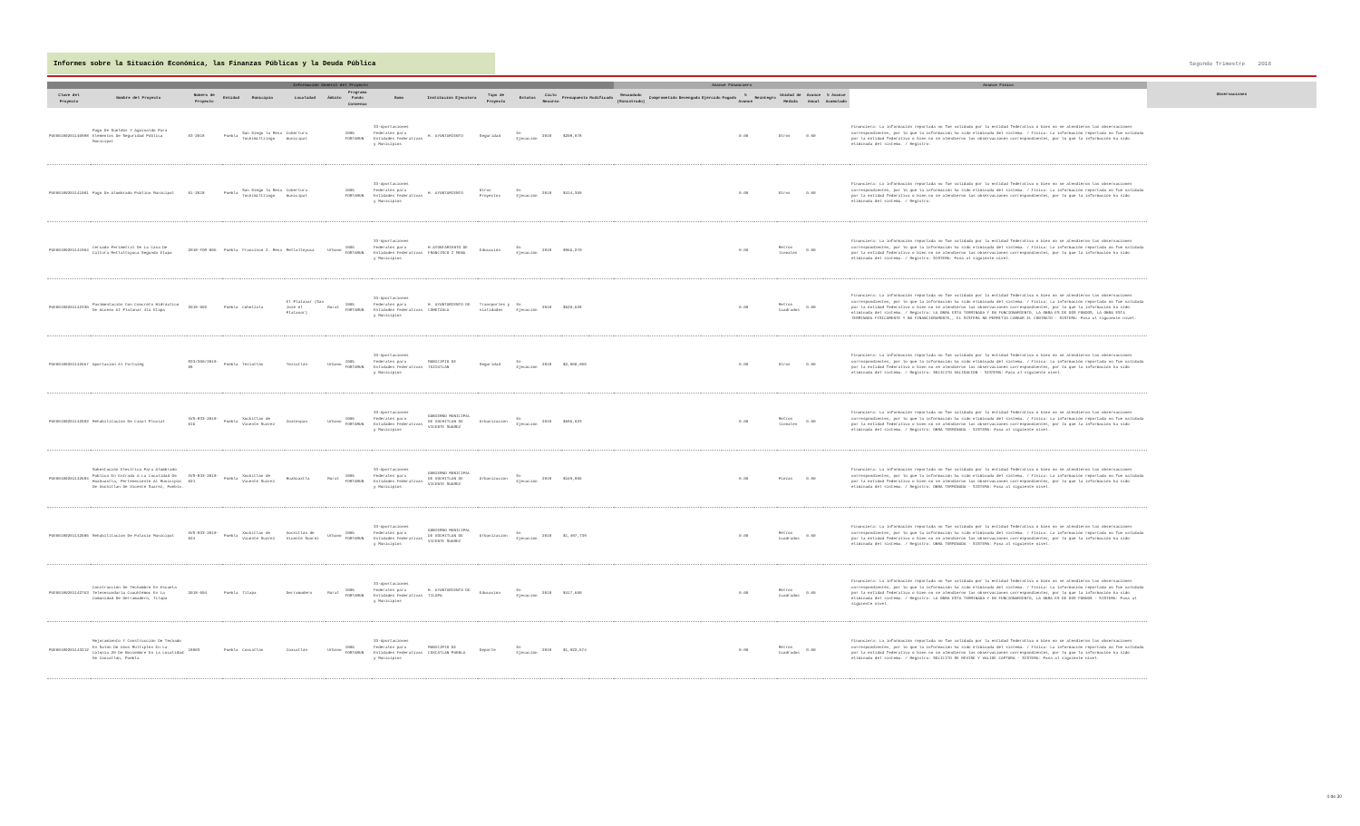Informes sobre la Situación Económica, las Finanzas Públicas y la Deuda Pública
Segundo Trimestre 2018
| Información General del Proyecto | | | | | | | | | | | | | | | Avance Financiero | | | | | | | | | | Avance Físico | Observaciones |
| --- | --- | --- | --- | --- | --- | --- | --- | --- | --- | --- | --- | --- | --- | --- | --- | --- | --- | --- | --- | --- | --- | --- | --- | --- | --- | --- |
| Clave del Proyecto | Nombre del Proyecto | Número de Proyecto | Entidad | Municipio | Localidad | Ámbito | Programa Fondo Convenio | Ramo | Institución Ejecutora | Tipo de Proyecto | Estatus | Ciclo Recurso | Presupuesto | Modificado | Recaudado (Ministrado) | Comprometido | Devengado | Ejercido | Pagado | % Avance | Reintegro | Unidad de Medida | Avance Anual | % Avance Acumulado | | |
| PUE00180201140988 | Pago De Sueldos Y Aguinaldo Para Elementos De Seguridad Pública Municipal | 03-2018 | Puebla | San Diego la Mesa Tochimiltzingo | Cobertura municipal | | I005 FORTAMUN | 33-Aportaciones Federales para Entidades Federativas y Municipios | H. AYUNTAMIENTO | Seguridad | En Ejecución | 2018 | $208,078 | | | | | | | 0.00 | | Otros | 0.00 | | Financiera: La información reportada no fue validada por la entidad federativa o bien no se atendieron las observaciones correspondientes, por lo que la información ha sido eliminada del sistema. / Física: La información reportada no fue validada por la entidad federativa o bien no se atendieron las observaciones correspondientes, por lo que la información ha sido eliminada del sistema. / Registro: | |
| PUE00180201141001 | Pago De Alumbrado Publico Municipal | 01-2018 | Puebla | San Diego la Mesa Tochimiltzingo | Cobertura municipal | | I005 FORTAMUN | 33-Aportaciones Federales para Entidades Federativas y Municipios | H. AYUNTAMIENTO | Otros Proyectos | En Ejecución | 2018 | $414,359 | | | | | | | 0.00 | | Otros | 0.00 | | Financiera: La información reportada no fue validada por la entidad federativa o bien no se atendieron las observaciones correspondientes, por lo que la información ha sido eliminada del sistema. / Física: La información reportada no fue validada por la entidad federativa o bien no se atendieron las observaciones correspondientes, por lo que la información ha sido eliminada del sistema. / Registro: | |
| PUE00180201141954 | Cercado Perimetral De La Casa De Cultura Metlaltoyuca Segunda Etapa | 2018-FOR-006 | Puebla | Francisco Z. Mena | Metlaltoyuca | Urbano | I005 FORTAMUN | 33-Aportaciones Federales para Entidades Federativas y Municipios | H.AYUNTAMIENTO DE FRANCISCO Z MENA | Educación | En Ejecución | 2018 | $965,270 | | | | | | | 0.00 | | Metros lineales | 0.00 | | Financiera: La información reportada no fue validada por la entidad federativa o bien no se atendieron las observaciones correspondientes, por lo que la información ha sido eliminada del sistema. / Física: La información reportada no fue validada por la entidad federativa o bien no se atendieron las observaciones correspondientes, por lo que la información ha sido eliminada del sistema. / Registro: SISTEMA: Pasa al siguiente nivel. | |
| PUE00180201142330 | Pavimentación Con Concreto Hidráulico De Acceso Al Platanar 4ta Etapa | 2018-002 | Puebla | Cohetzala | El Platanar (San José el Platanar) | Rural | I005 FORTAMUN | 33-Aportaciones Federales para Entidades Federativas y Municipios | H. AYUNTAMIENTO DE COHETZALA | Transportes y vialidades | En Ejecución | 2018 | $520,528 | | | | | | | 0.00 | | Metros Cuadrados | 0.00 | | Financiera: La información reportada no fue validada por la entidad federativa o bien no se atendieron las observaciones correspondientes, por lo que la información ha sido eliminada del sistema. / Física: La información reportada no fue validada por la entidad federativa o bien no se atendieron las observaciones correspondientes, por lo que la información ha sido eliminada del sistema. / Registro: LA OBRA ESTA TERMINADA Y EN FUNCIONAMIENTO, LA OBRA ES DE DOS FONDOS, LA OBRA ESTA TERMINADA FISICAMENTE Y NO FINANCIERAMENTE,, EL SISTEMA NO PERMITIO CARGAR EL CONTRATO - SISTEMA: Pasa al siguiente nivel. | |
| PUE00180201142567 | Aportacion Al Fortaseg | R33/300/2018-08 | Puebla | Teziutlán | Teziutlán | Urbano | I005 FORTAMUN | 33-Aportaciones Federales para Entidades Federativas y Municipios | MUNICIPIO DE TEZIUTLAN | Seguridad | En Ejecución | 2018 | $2,000,000 | | | | | | | 0.00 | | Otros | 0.00 | | Financiera: La información reportada no fue validada por la entidad federativa o bien no se atendieron las observaciones correspondientes, por lo que la información ha sido eliminada del sistema. / Física: La información reportada no fue validada por la entidad federativa o bien no se atendieron las observaciones correspondientes, por lo que la información ha sido eliminada del sistema. / Registro: SOLICITO VALIDACION - SISTEMA: Pasa al siguiente nivel. | |
| PUE00180201142582 | Rehabilitacion De Canal Pluvial | XVS-R33-2018-015 | Puebla | Xochitlán de Vicente Suárez | Zoatecpan | Urbano | I005 FORTAMUN | 33-Aportaciones Federales para Entidades Federativas y Municipios | GOBIERNO MUNICIPAL DE XOCHITLAN DE VICENTE SUAREZ | Urbanización | En Ejecución | 2018 | $595,023 | | | | | | | 0.00 | | Metros lineales | 0.00 | | Financiera: La información reportada no fue validada por la entidad federativa o bien no se atendieron las observaciones correspondientes, por lo que la información ha sido eliminada del sistema. / Física: La información reportada no fue validada por la entidad federativa o bien no se atendieron las observaciones correspondientes, por lo que la información ha sido eliminada del sistema. / Registro: OBRA TERMINADA - SISTEMA: Pasa al siguiente nivel. | |
| PUE00180201142584 | Subestación Electrica Para Alumbrado Publico En Entrada A La Localidad De Huahuaxtla, Perteneciente Al Municipio De Xochitlan De Vicente Suarez, Puebla. | XVS-R33-2018-021 | Puebla | Xochitlán de Vicente Suárez | Huahuaxtla | Rural | I005 FORTAMUN | 33-Aportaciones Federales para Entidades Federativas y Municipios | GOBIERNO MUNICIPAL DE XOCHITLAN DE VICENTE SUAREZ | Urbanización | En Ejecución | 2018 | $169,806 | | | | | | | 0.00 | | Piezas | 0.00 | | Financiera: La información reportada no fue validada por la entidad federativa o bien no se atendieron las observaciones correspondientes, por lo que la información ha sido eliminada del sistema. / Física: La información reportada no fue validada por la entidad federativa o bien no se atendieron las observaciones correspondientes, por lo que la información ha sido eliminada del sistema. / Registro: OBRA TERMINADA - SISTEMA: Pasa al siguiente nivel. | |
| PUE00180201142585 | Rehabilitacion De Palacio Municipal | XVS-R33-2018-024 | Puebla | Xochitlán de Vicente Suárez | Xochitlán de Vicente Suárez | Urbano | I005 FORTAMUN | 33-Aportaciones Federales para Entidades Federativas y Municipios | GOBIERNO MUNICIPAL DE XOCHITLAN DE VICENTE SUAREZ | Urbanización | En Ejecución | 2018 | $1,497,739 | | | | | | | 0.00 | | Metros Cuadrados | 0.00 | | Financiera: La información reportada no fue validada por la entidad federativa o bien no se atendieron las observaciones correspondientes, por lo que la información ha sido eliminada del sistema. / Física: La información reportada no fue validada por la entidad federativa o bien no se atendieron las observaciones correspondientes, por lo que la información ha sido eliminada del sistema. / Registro: OBRA TERMINADA - SISTEMA: Pasa al siguiente nivel. | |
| PUE00180201142763 | Construcción De Techumbre En Escuela Telesecundaria Cuauhtémoc En La Comunidad De Derramadero, Tilapa | 2018-004 | Puebla | Tilapa | Derramadero | Rural | I005 FORTAMUN | 33-Aportaciones Federales para Entidades Federativas y Municipios | H. AYUNTAMIENTO DE TILAPA | Educación | En Ejecución | 2018 | $417,600 | | | | | | | 0.00 | | Metros Cuadrados | 0.00 | | Financiera: La información reportada no fue validada por la entidad federativa o bien no se atendieron las observaciones correspondientes, por lo que la información ha sido eliminada del sistema. / Física: La información reportada no fue validada por la entidad federativa o bien no se atendieron las observaciones correspondientes, por lo que la información ha sido eliminada del sistema. / Registro: LA OBRA ESTA TERMINADA Y EN FUNCIONAMIENTO, LA OBRA ES DE DOS FONDOS - SISTEMA: Pasa al siguiente nivel. | |
| PUE00180201143212 | Mejoramiento Y Construcción De Techado En Salón De Usos Múltiples En La Colonia 20 De Noviembre En La Localidad De Coxcatlán, Puebla | 18003 | Puebla | Coxcatlán | Coxcatlán | Urbano | I005 FORTAMUN | 33-Aportaciones Federales para Entidades Federativas y Municipios | MUNICIPIO DE COXCATLAN PUEBLA | Deporte | En Ejecución | 2018 | $1,022,574 | | | | | | | 0.00 | | Metros Cuadrados | 0.00 | | Financiera: La información reportada no fue validada por la entidad federativa o bien no se atendieron las observaciones correspondientes, por lo que la información ha sido eliminada del sistema. / Física: La información reportada no fue validada por la entidad federativa o bien no se atendieron las observaciones correspondientes, por lo que la información ha sido eliminada del sistema. / Registro: SOLICITO SE REVISE Y VALIDE CAPTURA - SISTEMA: Pasa al siguiente nivel. | |
4 de 30